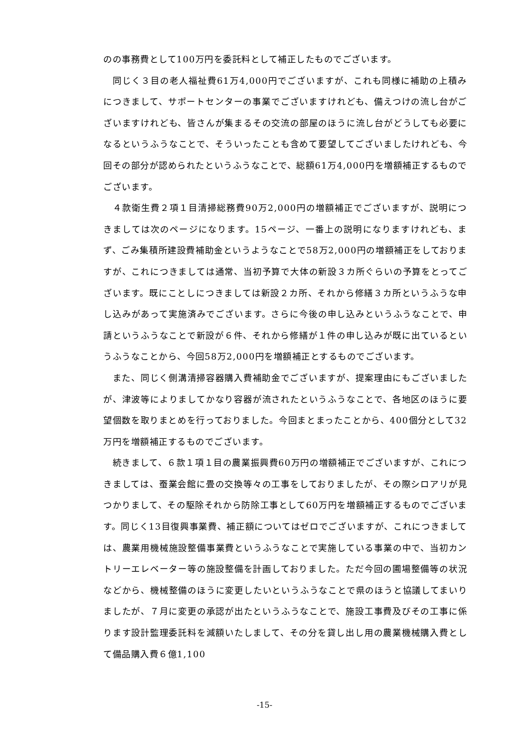のの事務費として100万円を委託料として補正したものでございます。
　同じく３目の老人福祉費61万4,000円でございますが、これも同様に補助の上積みにつきまして、サポートセンターの事業でございますけれども、備えつけの流し台がございますけれども、皆さんが集まるその交流の部屋のほうに流し台がどうしても必要になるというふうなことで、そういったことも含めて要望してございましたけれども、今回その部分が認められたというふうなことで、総額61万4,000円を増額補正するものでございます。
　４款衛生費２項１目清掃総務費90万2,000円の増額補正でございますが、説明につきましては次のページになります。15ページ、一番上の説明になりますけれども、まず、ごみ集積所建設費補助金というようなことで58万2,000円の増額補正をしておりますが、これにつきましては通常、当初予算で大体の新設３カ所ぐらいの予算をとってございます。既にことしにつきましては新設２カ所、それから修繕３カ所というふうな申し込みがあって実施済みでございます。さらに今後の申し込みというふうなことで、申請というふうなことで新設が６件、それから修繕が１件の申し込みが既に出ているというふうなことから、今回58万2,000円を増額補正とするものでございます。
　また、同じく側溝清掃容器購入費補助金でございますが、提案理由にもございましたが、津波等によりましてかなり容器が流されたというふうなことで、各地区のほうに要望個数を取りまとめを行っておりました。今回まとまったことから、400個分として32万円を増額補正するものでございます。
　続きまして、６款１項１目の農業振興費60万円の増額補正でございますが、これにつきましては、蚕業会館に畳の交換等々の工事をしておりましたが、その際シロアリが見つかりまして、その駆除それから防除工事として60万円を増額補正するものでございます。同じく13目復興事業費、補正額についてはゼロでございますが、これにつきましては、農業用機械施設整備事業費というふうなことで実施している事業の中で、当初カントリーエレベーター等の施設整備を計画しておりました。ただ今回の圃場整備等の状況などから、機械整備のほうに変更したいというふうなことで県のほうと協議してまいりましたが、７月に変更の承認が出たというふうなことで、施設工事費及びその工事に係ります設計監理委託料を減額いたしまして、その分を貸し出し用の農業機械購入費として備品購入費６億1,100
-15-